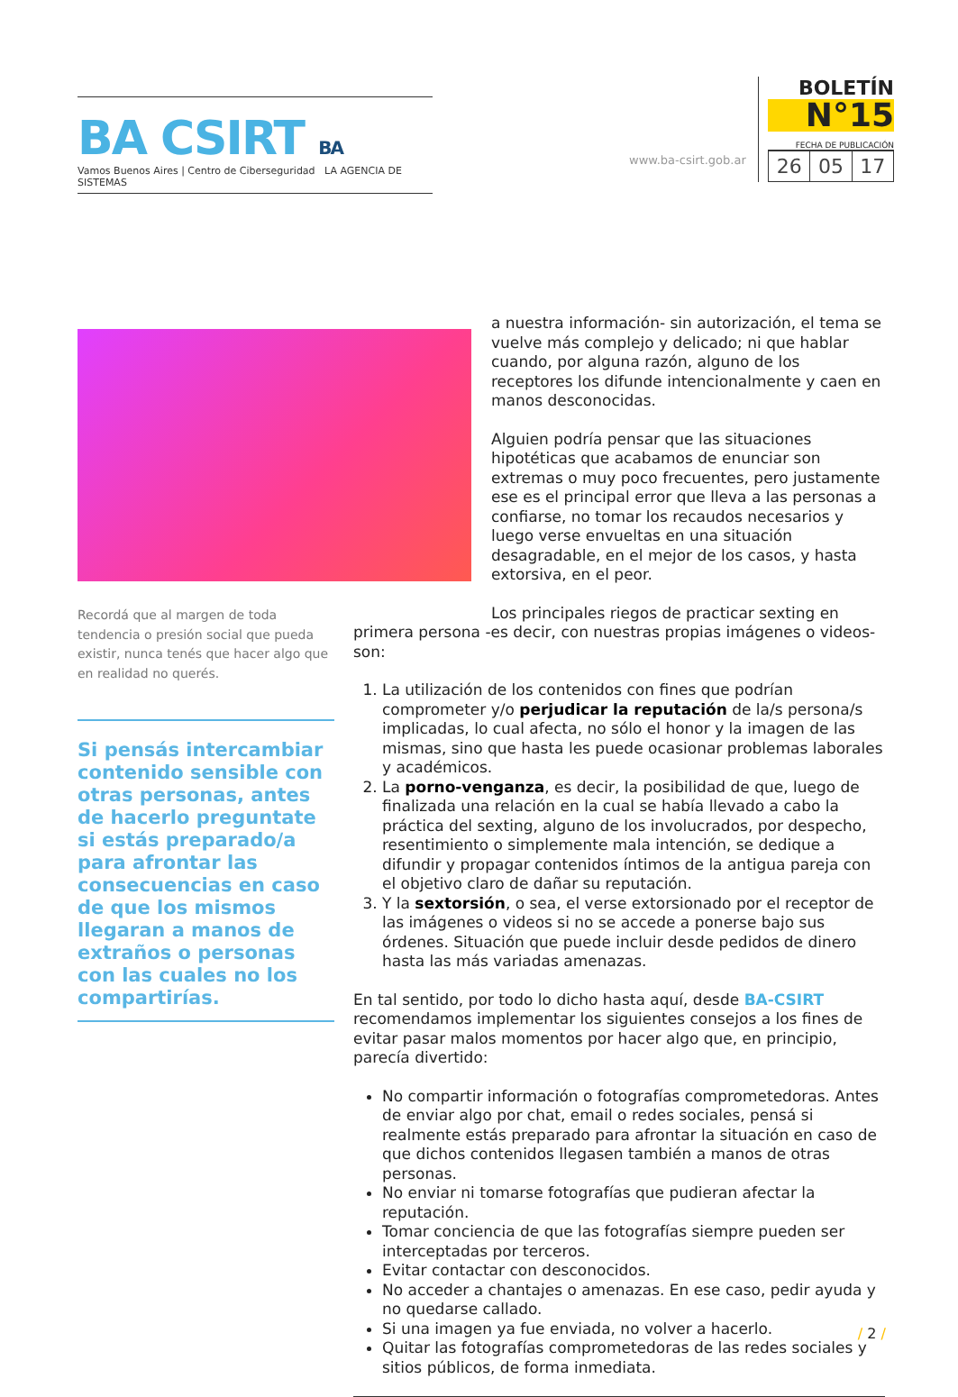BA CSIRT BA
Vamos Buenos Aires | Centro de Ciberseguridad LA AGENCIA DE SISTEMAS
www.ba-csirt.gob.ar
BOLETÍN
N°15
FECHA DE PUBLICACIÓN
| 26 | 05 | 17 |
Recordá que al margen de toda tendencia o presión social que pueda existir, nunca tenés que hacer algo que en realidad no querés.
Si pensás intercambiar contenido sensible con otras personas, antes de hacerlo preguntate si estás preparado/a para afrontar las consecuencias en caso de que los mismos llegaran a manos de extraños o personas con las cuales no los compartirías.
a nuestra información- sin autorización, el tema se vuelve más complejo y delicado; ni que hablar cuando, por alguna razón, alguno de los receptores los difunde intencionalmente y caen en manos desconocidas.
Alguien podría pensar que las situaciones hipotéticas que acabamos de enunciar son extremas o muy poco frecuentes, pero justamente ese es el principal error que lleva a las personas a confiarse, no tomar los recaudos necesarios y luego verse envueltas en una situación desagradable, en el mejor de los casos, y hasta extorsiva, en el peor.
Los principales riegos de practicar sexting en primera persona -es decir, con nuestras propias imágenes o videos- son:
1. La utilización de los contenidos con fines que podrían comprometer y/o perjudicar la reputación de la/s persona/s implicadas, lo cual afecta, no sólo el honor y la imagen de las mismas, sino que hasta les puede ocasionar problemas laborales y académicos.
2. La porno-venganza, es decir, la posibilidad de que, luego de finalizada una relación en la cual se había llevado a cabo la práctica del sexting, alguno de los involucrados, por despecho, resentimiento o simplemente mala intención, se dedique a difundir y propagar contenidos íntimos de la antigua pareja con el objetivo claro de dañar su reputación.
3. Y la sextorsión, o sea, el verse extorsionado por el receptor de las imágenes o videos si no se accede a ponerse bajo sus órdenes. Situación que puede incluir desde pedidos de dinero hasta las más variadas amenazas.
En tal sentido, por todo lo dicho hasta aquí, desde BA-CSIRT recomendamos implementar los siguientes consejos a los fines de evitar pasar malos momentos por hacer algo que, en principio, parecía divertido:
No compartir información o fotografías comprometedoras. Antes de enviar algo por chat, email o redes sociales, pensá si realmente estás preparado para afrontar la situación en caso de que dichos contenidos llegasen también a manos de otras personas.
No enviar ni tomarse fotografías que pudieran afectar la reputación.
Tomar conciencia de que las fotografías siempre pueden ser interceptadas por terceros.
Evitar contactar con desconocidos.
No acceder a chantajes o amenazas. En ese caso, pedir ayuda y no quedarse callado.
Si una imagen ya fue enviada, no volver a hacerlo.
Quitar las fotografías comprometedoras de las redes sociales y sitios públicos, de forma inmediata.
/ 2 /